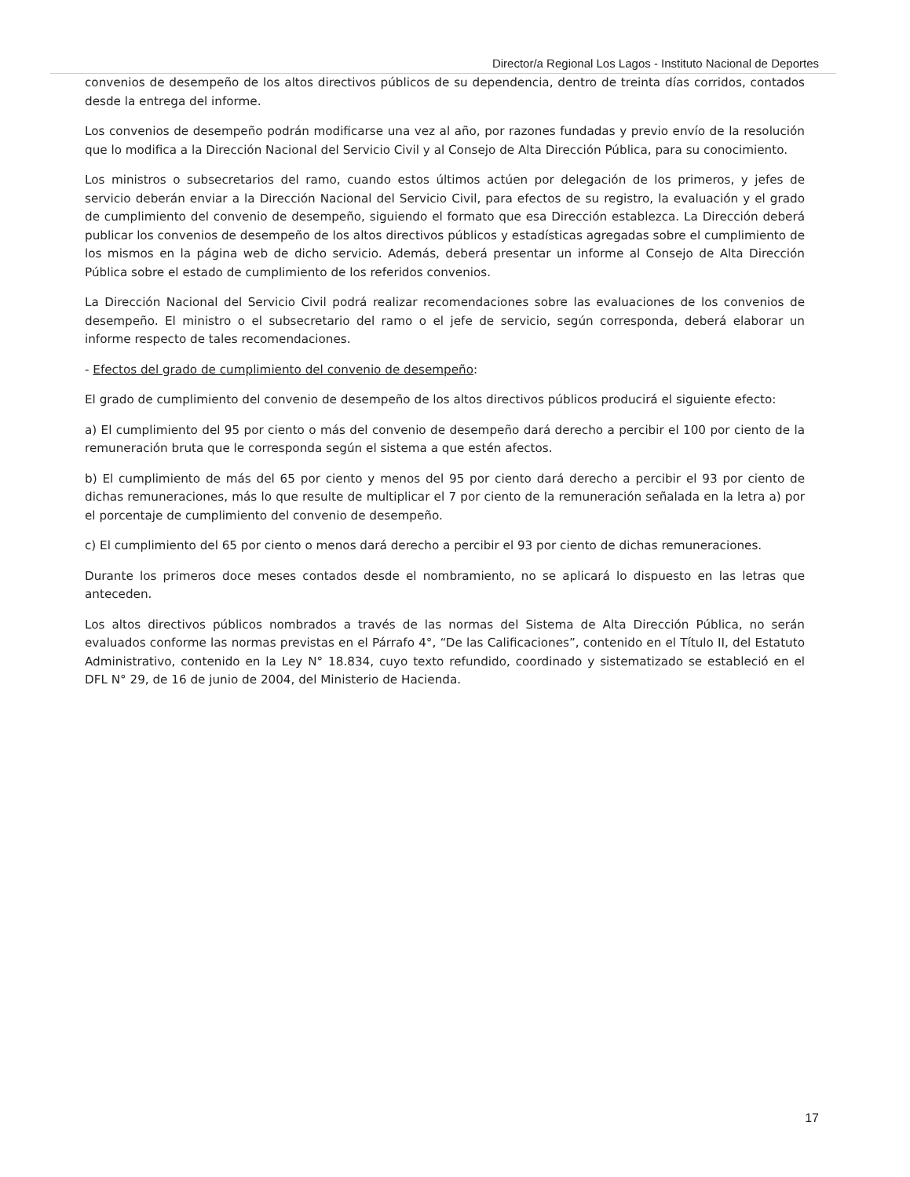Director/a Regional Los Lagos - Instituto Nacional de Deportes
convenios de desempeño de los altos directivos públicos de su dependencia, dentro de treinta días corridos, contados desde la entrega del informe.
Los convenios de desempeño podrán modificarse una vez al año, por razones fundadas y previo envío de la resolución que lo modifica a la Dirección Nacional del Servicio Civil y al Consejo de Alta Dirección Pública, para su conocimiento.
Los ministros o subsecretarios del ramo, cuando estos últimos actúen por delegación de los primeros, y jefes de servicio deberán enviar a la Dirección Nacional del Servicio Civil, para efectos de su registro, la evaluación y el grado de cumplimiento del convenio de desempeño, siguiendo el formato que esa Dirección establezca. La Dirección deberá publicar los convenios de desempeño de los altos directivos públicos y estadísticas agregadas sobre el cumplimiento de los mismos en la página web de dicho servicio. Además, deberá presentar un informe al Consejo de Alta Dirección Pública sobre el estado de cumplimiento de los referidos convenios.
La Dirección Nacional del Servicio Civil podrá realizar recomendaciones sobre las evaluaciones de los convenios de desempeño. El ministro o el subsecretario del ramo o el jefe de servicio, según corresponda, deberá elaborar un informe respecto de tales recomendaciones.
- Efectos del grado de cumplimiento del convenio de desempeño:
El grado de cumplimiento del convenio de desempeño de los altos directivos públicos producirá el siguiente efecto:
a) El cumplimiento del 95 por ciento o más del convenio de desempeño dará derecho a percibir el 100 por ciento de la remuneración bruta que le corresponda según el sistema a que estén afectos.
b) El cumplimiento de más del 65 por ciento y menos del 95 por ciento dará derecho a percibir el 93 por ciento de dichas remuneraciones, más lo que resulte de multiplicar el 7 por ciento de la remuneración señalada en la letra a) por el porcentaje de cumplimiento del convenio de desempeño.
c) El cumplimiento del 65 por ciento o menos dará derecho a percibir el 93 por ciento de dichas remuneraciones.
Durante los primeros doce meses contados desde el nombramiento, no se aplicará lo dispuesto en las letras que anteceden.
Los altos directivos públicos nombrados a través de las normas del Sistema de Alta Dirección Pública, no serán evaluados conforme las normas previstas en el Párrafo 4°, “De las Calificaciones”, contenido en el Título II, del Estatuto Administrativo, contenido en la Ley N° 18.834, cuyo texto refundido, coordinado y sistematizado se estableció en el DFL N° 29, de 16 de junio de 2004, del Ministerio de Hacienda.
17